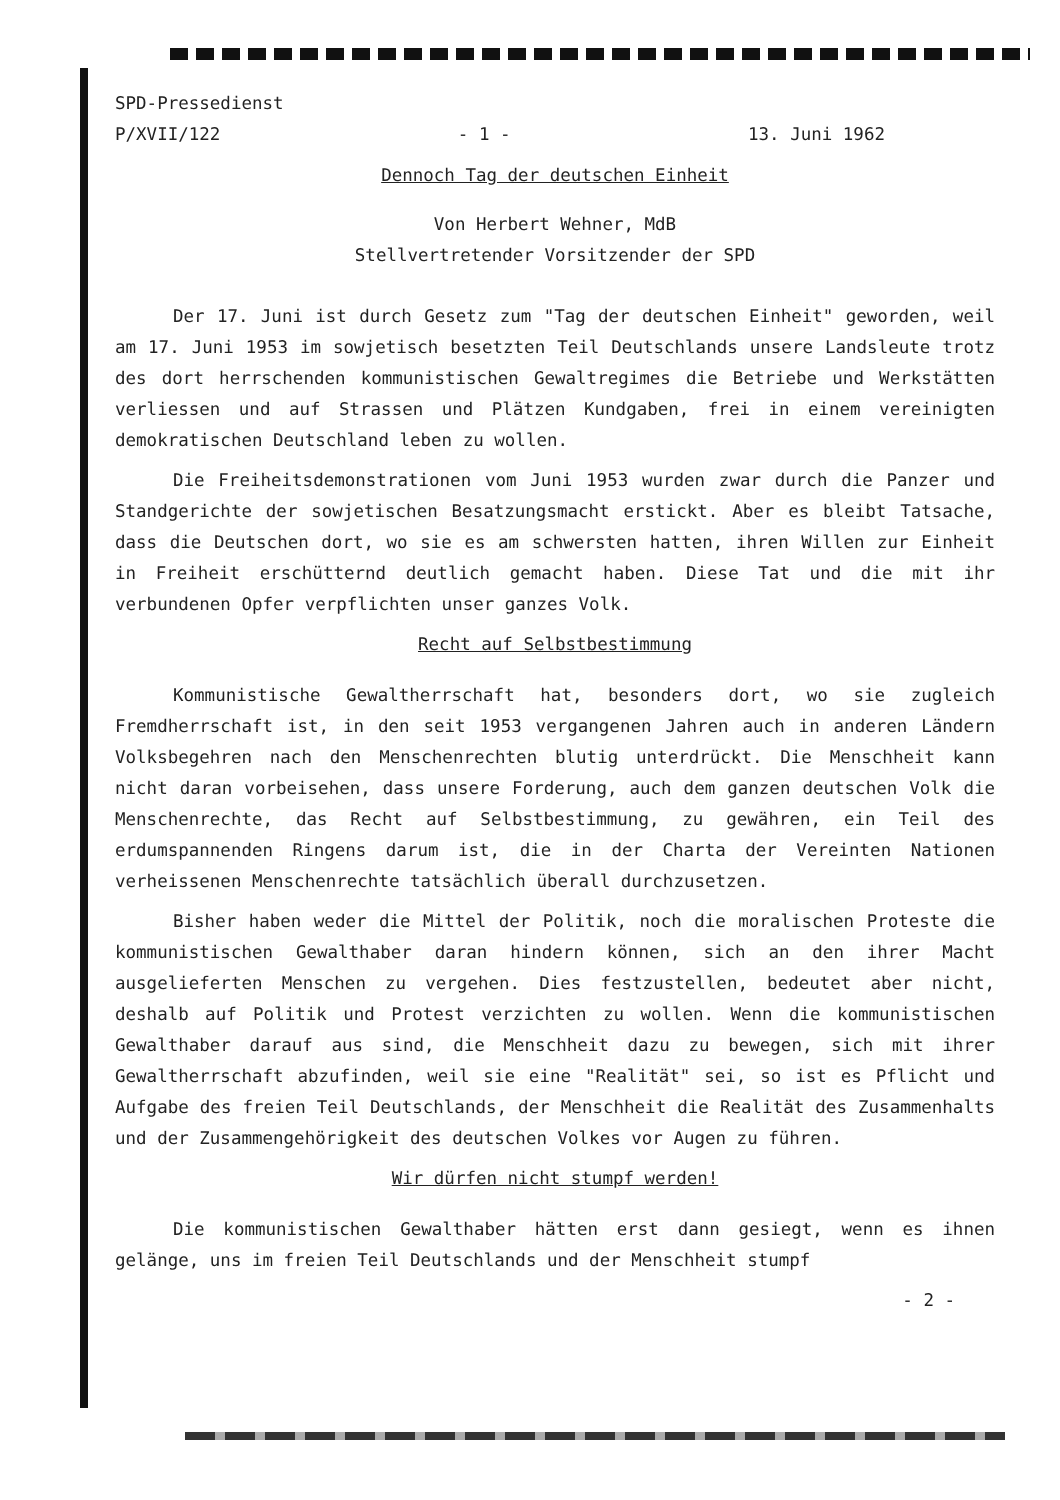SPD-Pressedienst
P/XVII/122 - 1 - 13. Juni 1962
Dennoch Tag der deutschen Einheit
Von Herbert Wehner, MdB
Stellvertretender Vorsitzender der SPD
Der 17. Juni ist durch Gesetz zum "Tag der deutschen Einheit" geworden, weil am 17. Juni 1953 im sowjetisch besetzten Teil Deutschlands unsere Landsleute trotz des dort herrschenden kommunistischen Gewaltregimes die Betriebe und Werkstätten verliessen und auf Strassen und Plätzen Kundgaben, frei in einem vereinigten demokratischen Deutschland leben zu wollen.
Die Freiheitsdemonstrationen vom Juni 1953 wurden zwar durch die Panzer und Standgerichte der sowjetischen Besatzungsmacht erstickt. Aber es bleibt Tatsache, dass die Deutschen dort, wo sie es am schwersten hatten, ihren Willen zur Einheit in Freiheit erschütternd deutlich gemacht haben. Diese Tat und die mit ihr verbundenen Opfer verpflichten unser ganzes Volk.
Recht auf Selbstbestimmung
Kommunistische Gewaltherrschaft hat, besonders dort, wo sie zugleich Fremdherrschaft ist, in den seit 1953 vergangenen Jahren auch in anderen Ländern Volksbegehren nach den Menschenrechten blutig unterdrückt. Die Menschheit kann nicht daran vorbeisehen, dass unsere Forderung, auch dem ganzen deutschen Volk die Menschenrechte, das Recht auf Selbstbestimmung, zu gewähren, ein Teil des erdumspannenden Ringens darum ist, die in der Charta der Vereinten Nationen verheissenen Menschenrechte tatsächlich überall durchzusetzen.
Bisher haben weder die Mittel der Politik, noch die moralischen Proteste die kommunistischen Gewalthaber daran hindern können, sich an den ihrer Macht ausgelieferten Menschen zu vergehen. Dies festzustellen, bedeutet aber nicht, deshalb auf Politik und Protest verzichten zu wollen. Wenn die kommunistischen Gewalthaber darauf aus sind, die Menschheit dazu zu bewegen, sich mit ihrer Gewaltherrschaft abzufinden, weil sie eine "Realität" sei, so ist es Pflicht und Aufgabe des freien Teil Deutschlands, der Menschheit die Realität des Zusammenhalts und der Zusammengehörigkeit des deutschen Volkes vor Augen zu führen.
Wir dürfen nicht stumpf werden!
Die kommunistischen Gewalthaber hätten erst dann gesiegt, wenn es ihnen gelänge, uns im freien Teil Deutschlands und der Menschheit stumpf
- 2 -